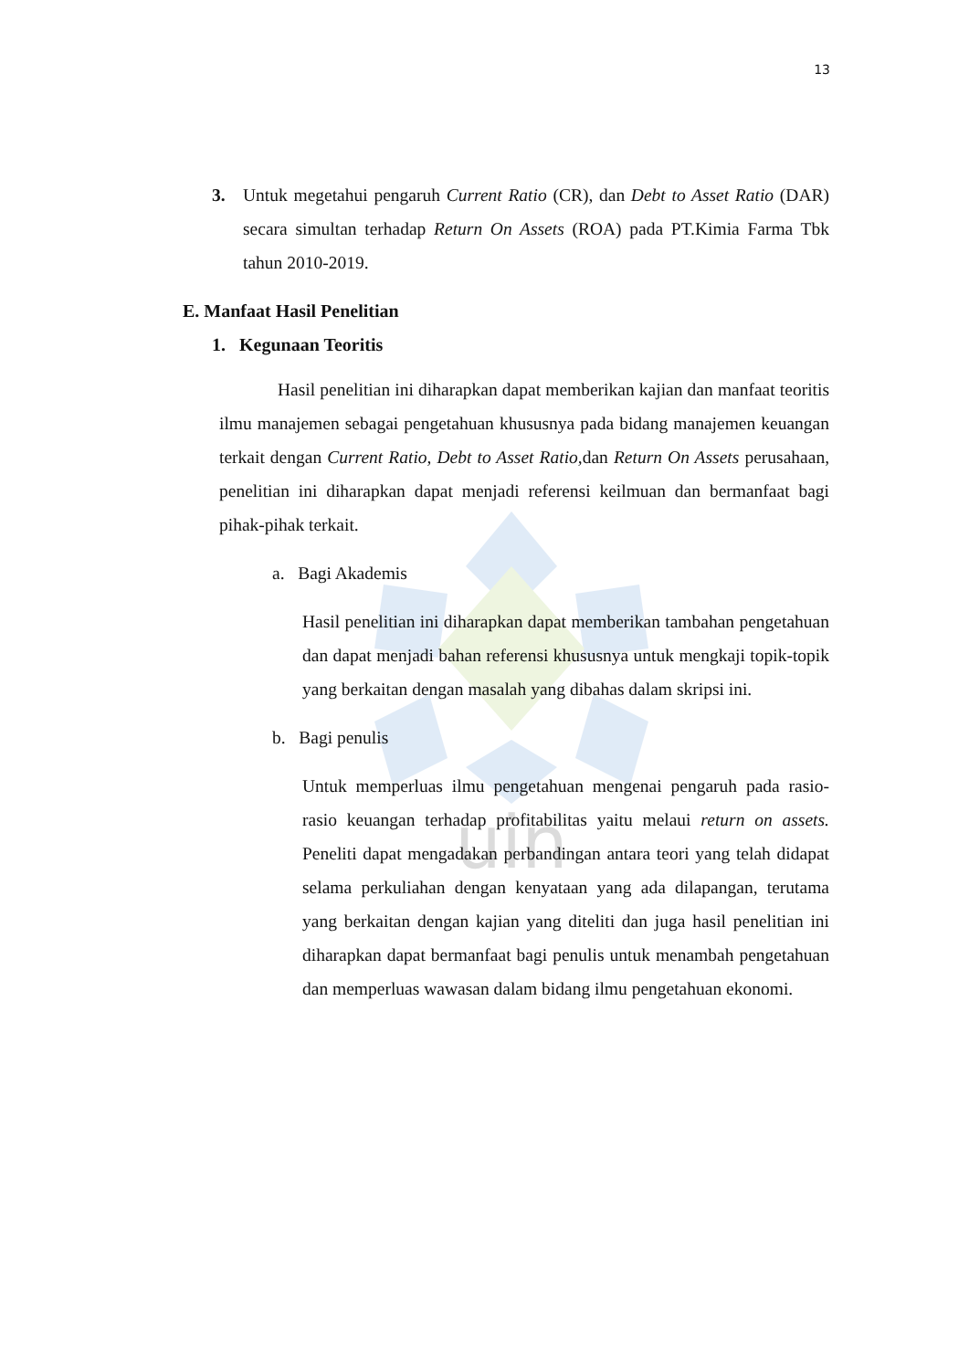uin
13
3. Untuk megetahui pengaruh Current Ratio (CR), dan Debt to Asset Ratio (DAR) secara simultan terhadap Return On Assets (ROA) pada PT.Kimia Farma Tbk tahun 2010-2019.
E. Manfaat Hasil Penelitian
1. Kegunaan Teoritis
Hasil penelitian ini diharapkan dapat memberikan kajian dan manfaat teoritis ilmu manajemen sebagai pengetahuan khususnya pada bidang manajemen keuangan terkait dengan Current Ratio, Debt to Asset Ratio, dan Return On Assets perusahaan, penelitian ini diharapkan dapat menjadi referensi keilmuan dan bermanfaat bagi pihak-pihak terkait.
a. Bagi Akademis
Hasil penelitian ini diharapkan dapat memberikan tambahan pengetahuan dan dapat menjadi bahan referensi khususnya untuk mengkaji topik-topik yang berkaitan dengan masalah yang dibahas dalam skripsi ini.
b. Bagi penulis
Untuk memperluas ilmu pengetahuan mengenai pengaruh pada rasio-rasio keuangan terhadap profitabilitas yaitu melaui return on assets. Peneliti dapat mengadakan perbandingan antara teori yang telah didapat selama perkuliahan dengan kenyataan yang ada dilapangan, terutama yang berkaitan dengan kajian yang diteliti dan juga hasil penelitian ini diharapkan dapat bermanfaat bagi penulis untuk menambah pengetahuan dan memperluas wawasan dalam bidang ilmu pengetahuan ekonomi.